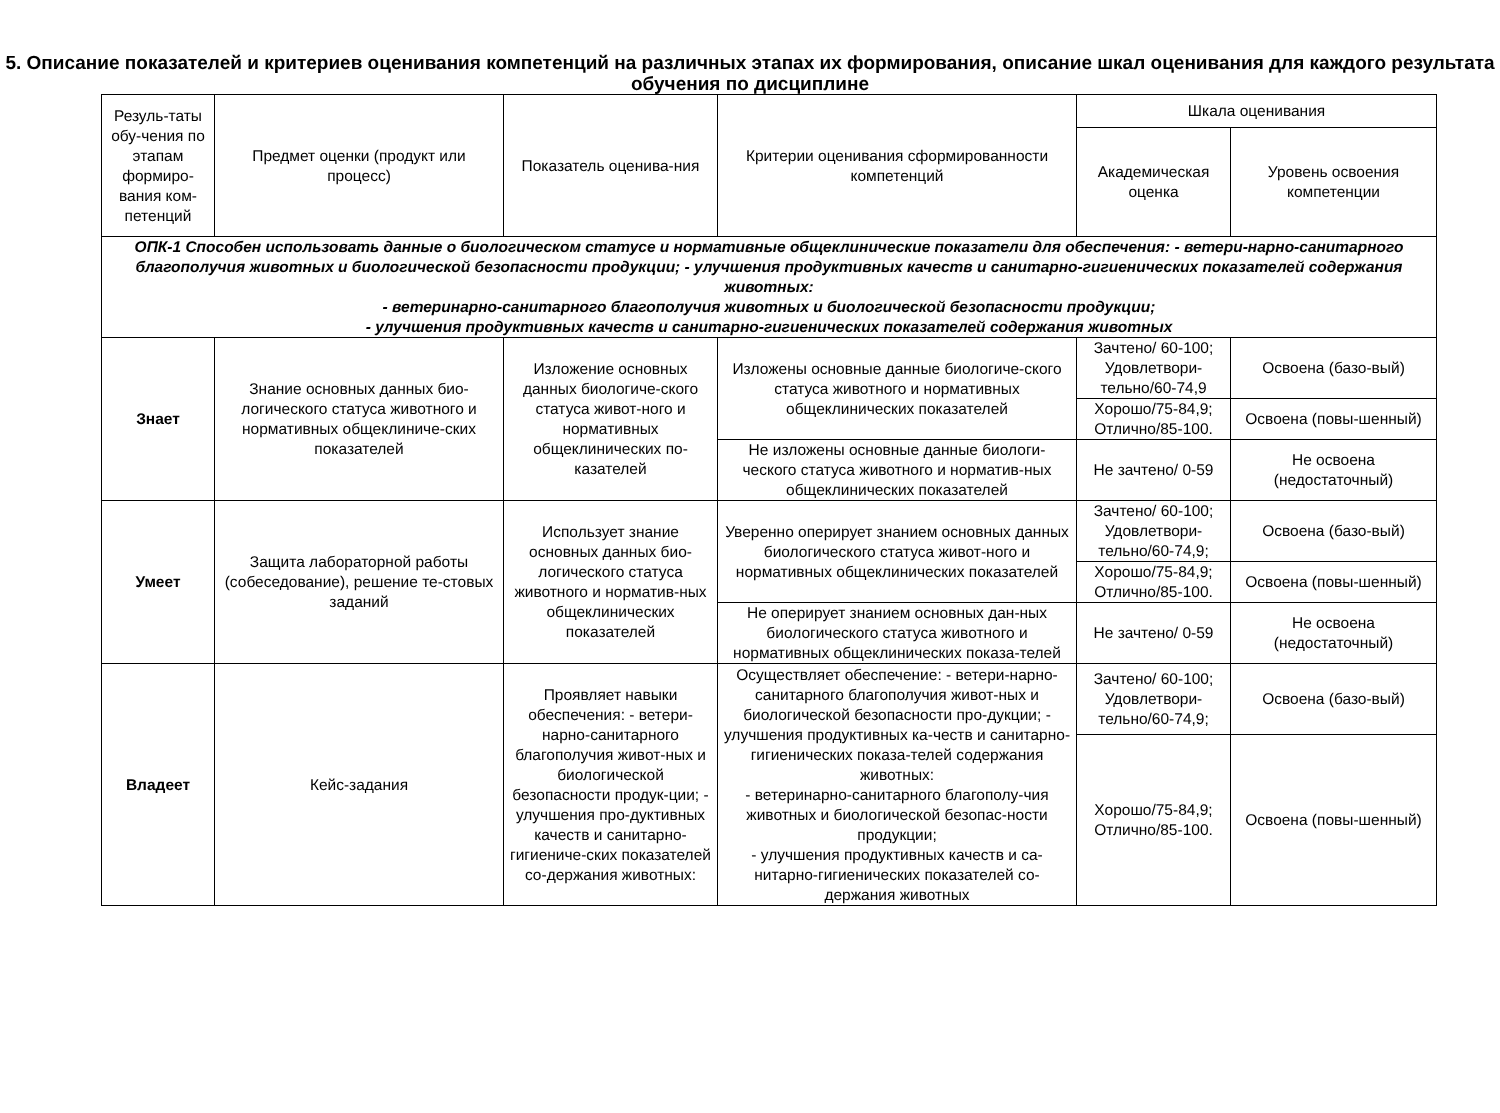5. Описание показателей и критериев оценивания компетенций на различных этапах их формирования, описание шкал оценивания для каждого результата обучения по дисциплине
| Резуль-таты обу-чения по этапам формиро-вания ком-петенций | Предмет оценки (продукт или процесс) | Показатель оценива-ния | Критерии оценивания сформированности компетенций | Шкала оценивания | |
| --- | --- | --- | --- | --- | --- |
| | | | | Академическая оценка | Уровень освоения компетенции |
| ОПК-1 Способен использовать данные о биологическом статусе и нормативные общеклинические показатели для обеспечения: - ветери-нарно-санитарного благополучия животных и биологической безопасности продукции; - улучшения продуктивных качеств и санитарно-гигиенических показателей содержания животных: - ветеринарно-санитарного благополучия животных и биологической безопасности продукции; - улучшения продуктивных качеств и санитарно-гигиенических показателей содержания животных | | | | | |
| Знает | Знание основных данных био-логического статуса животного и нормативных общеклиниче-ских показателей | Изложение основных данных биологиче-ского статуса живот-ного и нормативных общеклинических по-казателей | Изложены основные данные биологиче-ского статуса животного и нормативных общеклинических показателей | Зачтено/ 60-100; Удовлетвори-тельно/60-74,9 | Освоена (базо-вый) |
| | | | | Хорошо/75-84,9; Отлично/85-100. | Освоена (повы-шенный) |
| | | | Не изложены основные данные биологи-ческого статуса животного и норматив-ных общеклинических показателей | Не зачтено/ 0-59 | Не освоена (недостаточный) |
| Умеет | Защита лабораторной работы (собеседование), решение те-стовых заданий | Использует знание основных данных био-логического статуса животного и норматив-ных общеклинических показателей | Уверенно оперирует знанием основных данных биологического статуса живот-ного и нормативных общеклинических показателей | Зачтено/ 60-100; Удовлетвори-тельно/60-74,9; | Освоена (базо-вый) |
| | | | | Хорошо/75-84,9; Отлично/85-100. | Освоена (повы-шенный) |
| | | | Не оперирует знанием основных дан-ных биологического статуса животного и нормативных общеклинических показа-телей | Не зачтено/ 0-59 | Не освоена (недостаточный) |
| Владеет | Кейс-задания | Проявляет навыки обеспечения: - ветери-нарно-санитарного благополучия живот-ных и биологической безопасности продук-ции; - улучшения про-дуктивных качеств и санитарно-гигиениче-ских показателей со-держания животных: | Осуществляет обеспечение: - ветери-нарно-санитарного благополучия живот-ных и биологической безопасности про-дукции; - улучшения продуктивных ка-честв и санитарно-гигиенических показа-телей содержания животных: - ветеринарно-санитарного благополу-чия животных и биологической безопас-ности продукции; - улучшения продуктивных качеств и са-нитарно-гигиенических показателей со-держания животных | Зачтено/ 60-100; Удовлетвори-тельно/60-74,9; | Освоена (базо-вый) |
| | | | | Хорошо/75-84,9; Отлично/85-100. | Освоена (повы-шенный) |